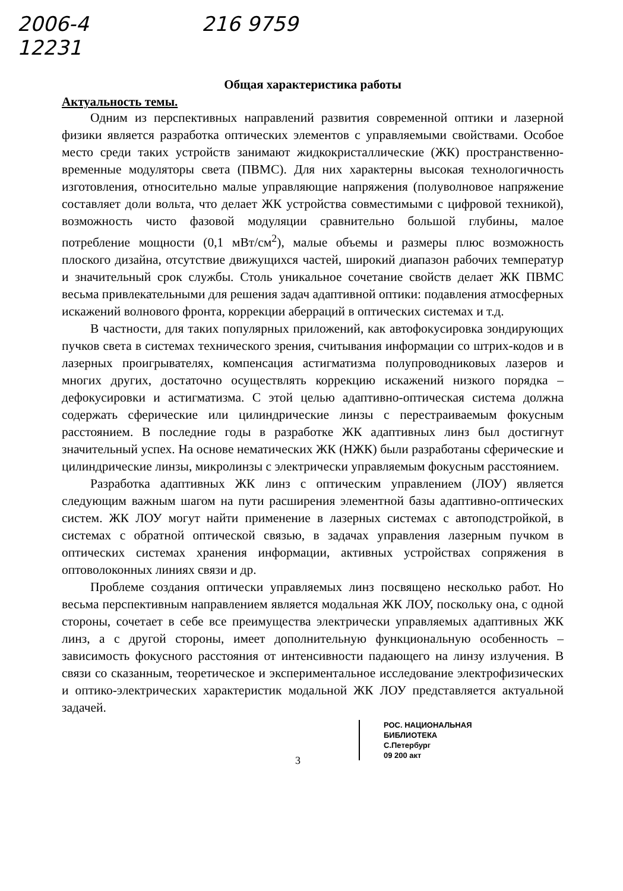2006-4
12231
216 9759
Общая характеристика работы
Актуальность темы.
Одним из перспективных направлений развития современной оптики и лазерной физики является разработка оптических элементов с управляемыми свойствами. Особое место среди таких устройств занимают жидкокристаллические (ЖК) пространственно-временные модуляторы света (ПВМС). Для них характерны высокая технологичность изготовления, относительно малые управляющие напряжения (полуволновое напряжение составляет доли вольта, что делает ЖК устройства совместимыми с цифровой техникой), возможность чисто фазовой модуляции сравнительно большой глубины, малое потребление мощности (0,1 мВт/см<sup>2</sup>), малые объемы и размеры плюс возможность плоского дизайна, отсутствие движущихся частей, широкий диапазон рабочих температур и значительный срок службы. Столь уникальное сочетание свойств делает ЖК ПВМС весьма привлекательными для решения задач адаптивной оптики: подавления атмосферных искажений волнового фронта, коррекции аберраций в оптических системах и т.д.
В частности, для таких популярных приложений, как автофокусировка зондирующих пучков света в системах технического зрения, считывания информации со штрих-кодов и в лазерных проигрывателях, компенсация астигматизма полупроводниковых лазеров и многих других, достаточно осуществлять коррекцию искажений низкого порядка – дефокусировки и астигматизма. С этой целью адаптивно-оптическая система должна содержать сферические или цилиндрические линзы с перестраиваемым фокусным расстоянием. В последние годы в разработке ЖК адаптивных линз был достигнут значительный успех. На основе нематических ЖК (НЖК) были разработаны сферические и цилиндрические линзы, микролинзы с электрически управляемым фокусным расстоянием.
Разработка адаптивных ЖК линз с оптическим управлением (ЛОУ) является следующим важным шагом на пути расширения элементной базы адаптивно-оптических систем. ЖК ЛОУ могут найти применение в лазерных системах с автоподстройкой, в системах с обратной оптической связью, в задачах управления лазерным пучком в оптических системах хранения информации, активных устройствах сопряжения в оптоволоконных линиях связи и др.
Проблеме создания оптически управляемых линз посвящено несколько работ. Но весьма перспективным направлением является модальная ЖК ЛОУ, поскольку она, с одной стороны, сочетает в себе все преимущества электрически управляемых адаптивных ЖК линз, а с другой стороны, имеет дополнительную функциональную особенность – зависимость фокусного расстояния от интенсивности падающего на линзу излучения. В связи со сказанным, теоретическое и экспериментальное исследование электрофизических и оптико-электрических характеристик модальной ЖК ЛОУ представляется актуальной задачей.
РОС. НАЦИОНАЛЬНАЯ
БИБЛИОТЕКА
С.Петербург
09 200 акт
3